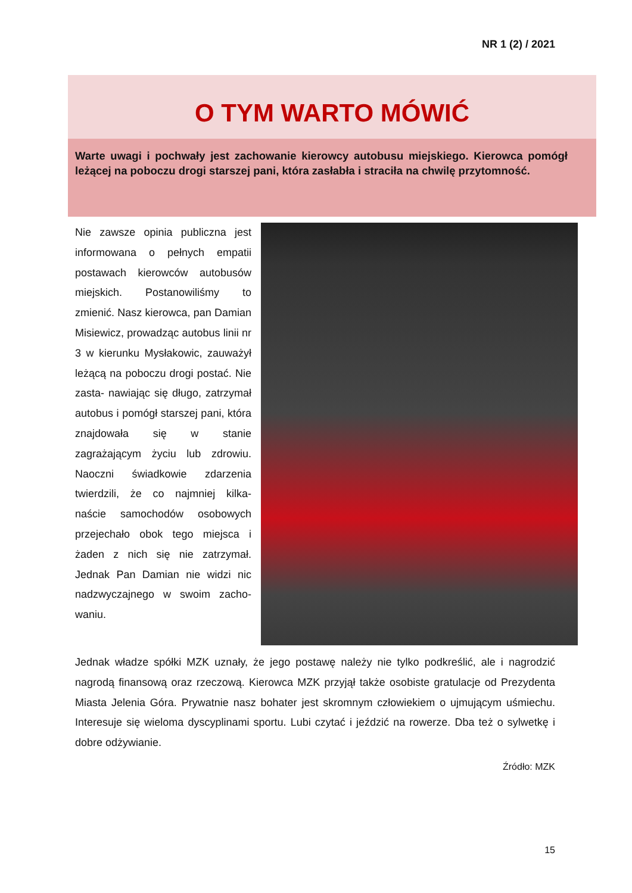NR 1 (2) / 2021
O TYM WARTO MÓWIĆ
Warte uwagi i pochwały jest zachowanie kierowcy autobusu miejskiego. Kierowca pomógł leżącej na poboczu drogi starszej pani, która zasłabła i straciła na chwilę przytomność.
Nie zawsze opinia publiczna jest informowana o pełnych empatii postawach kierowców autobusów miejskich. Postanowiliśmy to zmienić. Nasz kierowca, pan Damian Misiewicz, prowadząc autobus linii nr 3 w kierunku Mysłakowic, zauważył leżącą na poboczu drogi postać. Nie zasta- nawiając się długo, zatrzymał autobus i pomógł starszej pani, która znajdowała się w stanie zagrażającym życiu lub zdrowiu. Naoczni świadkowie zdarzenia twierdzili, że co najmniej kilka- naście samochodów osobowych przejechało obok tego miejsca i żaden z nich się nie zatrzymał. Jednak Pan Damian nie widzi nic nadzwyczajnego w swoim zacho- waniu.
Jednak władze spółki MZK uznały, że jego postawę należy nie tylko podkreślić, ale i nagrodzić nagrodą finansową oraz rzeczową. Kierowca MZK przyjął także osobiste gratulacje od Prezydenta Miasta Jelenia Góra. Prywatnie nasz bohater jest skromnym człowiekiem o ujmującym uśmiechu. Interesuje się wieloma dyscyplinami sportu. Lubi czytać i jeździć na rowerze. Dba też o sylwetkę i dobre odżywianie.
Źródło: MZK
15